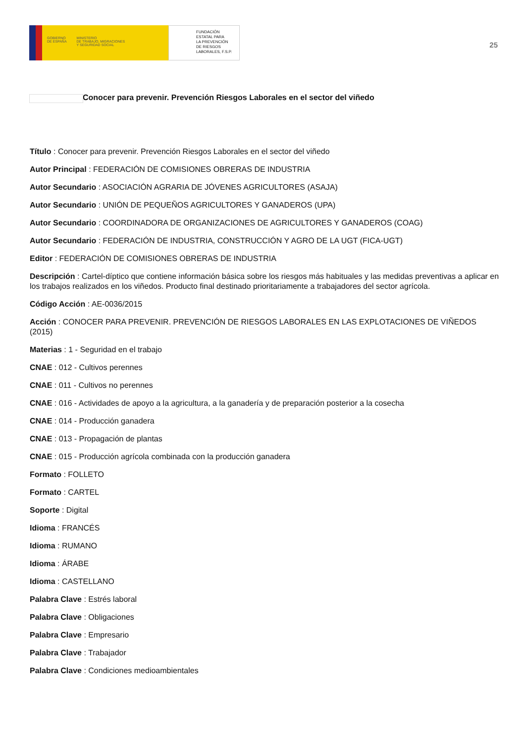GOBIERNO
DE ESPAÑA MINISTERIO
DE TRABAJO, MIGRACIONES
Y SEGURIDAD SOCIAL
FUNDACIÓN
ESTATAL PARA
LA PREVENCIÓN
DE RIESGOS
LABORALES, F.S.P.
25
Conocer para prevenir. Prevención Riesgos Laborales en el sector del viñedo
Título : Conocer para prevenir. Prevención Riesgos Laborales en el sector del viñedo
Autor Principal : FEDERACIÓN DE COMISIONES OBRERAS DE INDUSTRIA
Autor Secundario : ASOCIACIÓN AGRARIA DE JÓVENES AGRICULTORES (ASAJA)
Autor Secundario : UNIÓN DE PEQUEÑOS AGRICULTORES Y GANADEROS (UPA)
Autor Secundario : COORDINADORA DE ORGANIZACIONES DE AGRICULTORES Y GANADEROS (COAG)
Autor Secundario : FEDERACIÓN DE INDUSTRIA, CONSTRUCCIÓN Y AGRO DE LA UGT (FICA-UGT)
Editor : FEDERACIÓN DE COMISIONES OBRERAS DE INDUSTRIA
Descripción : Cartel-díptico que contiene información básica sobre los riesgos más habituales y las medidas preventivas a aplicar en los trabajos realizados en los viñedos. Producto final destinado prioritariamente a trabajadores del sector agrícola.
Código Acción : AE-0036/2015
Acción : CONOCER PARA PREVENIR. PREVENCIÓN DE RIESGOS LABORALES EN LAS EXPLOTACIONES DE VIÑEDOS (2015)
Materias : 1 - Seguridad en el trabajo
CNAE : 012 - Cultivos perennes
CNAE : 011 - Cultivos no perennes
CNAE : 016 - Actividades de apoyo a la agricultura, a la ganadería y de preparación posterior a la cosecha
CNAE : 014 - Producción ganadera
CNAE : 013 - Propagación de plantas
CNAE : 015 - Producción agrícola combinada con la producción ganadera
Formato : FOLLETO
Formato : CARTEL
Soporte : Digital
Idioma : FRANCÉS
Idioma : RUMANO
Idioma : ÁRABE
Idioma : CASTELLANO
Palabra Clave : Estrés laboral
Palabra Clave : Obligaciones
Palabra Clave : Empresario
Palabra Clave : Trabajador
Palabra Clave : Condiciones medioambientales